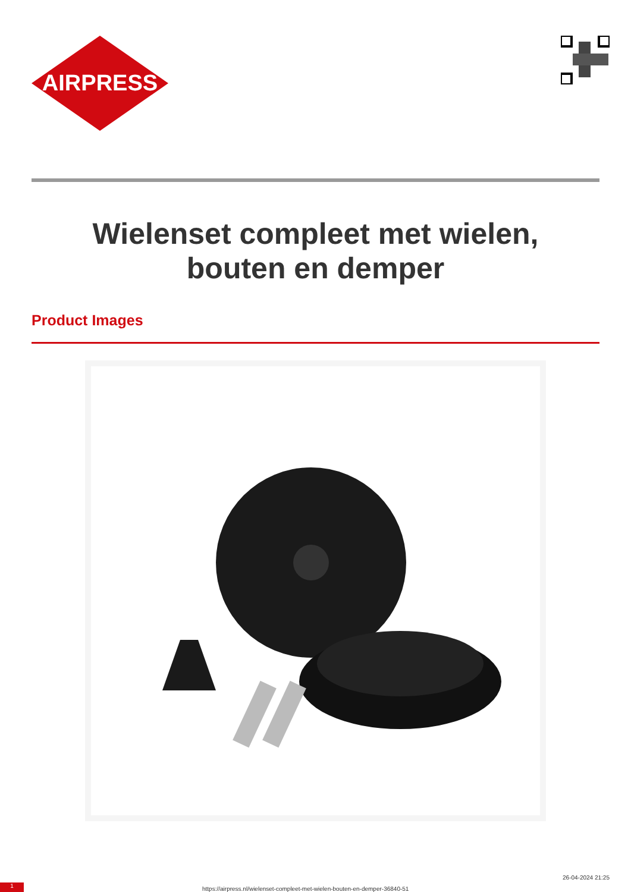AIRPRESS
Wielenset compleet met wielen, bouten en demper
Product Images
1 https://airpress.nl/wielenset-compleet-met-wielen-bouten-en-demper-36840-51
26-04-2024 21:25